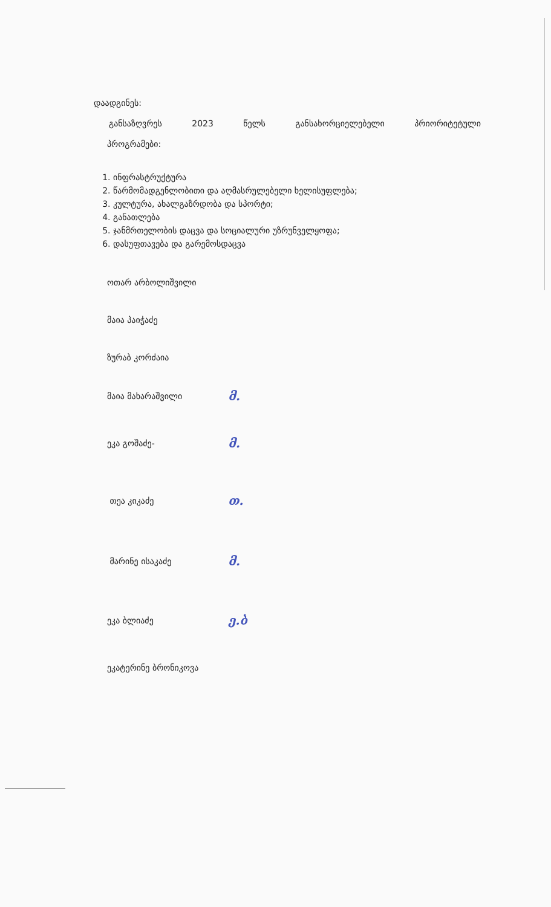დაადგინეს:
განსაზღვრეს 2023 წელს განსახორციელებელი პრიორიტეტული
პროგრამები:
1. ინფრასტრუქტურა
2. წარმომადგენლობითი და აღმასრულებელი ხელისუფლება;
3. კულტურა, ახალგაზრდობა და სპორტი;
4. განათლება
5. ჯანმრთელობის დაცვა და სოციალური უზრუნველყოფა;
6. დასუფთავება და გარემოსდაცვა
ოთარ არბოლიშვილი
მაია პაიჭაძე
ზურაბ კორძაია
მაია მახარაშვილი მ.
ეკა გოშაძე- მ.
თეა კიკაძე თ.
მარინე ისაკაძე მ.
ეკა ბლიაძე ე.ბ
ეკატერინე ბრონიკოვა